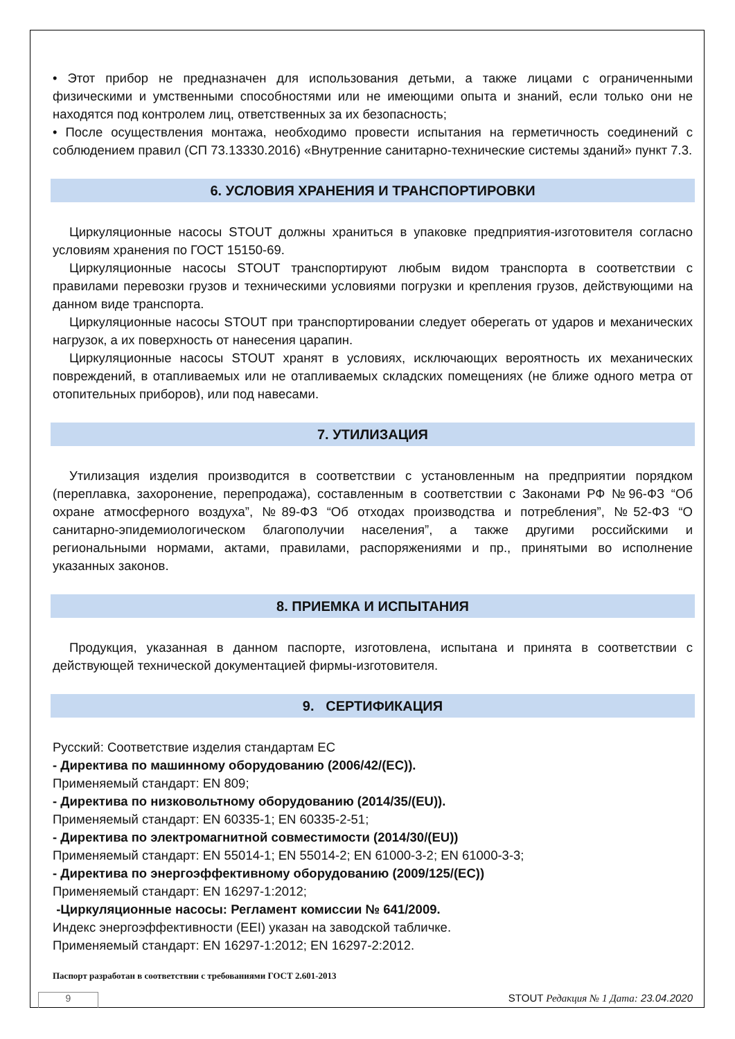• Этот прибор не предназначен для использования детьми, а также лицами с ограниченными физическими и умственными способностями или не имеющими опыта и знаний, если только они не находятся под контролем лиц, ответственных за их безопасность;
• После осуществления монтажа, необходимо провести испытания на герметичность соединений с соблюдением правил (СП 73.13330.2016) «Внутренние санитарно-технические системы зданий» пункт 7.3.
6. УСЛОВИЯ ХРАНЕНИЯ И ТРАНСПОРТИРОВКИ
Циркуляционные насосы STOUT должны храниться в упаковке предприятия-изготовителя согласно условиям хранения по ГОСТ 15150-69.
Циркуляционные насосы STOUT транспортируют любым видом транспорта в соответствии с правилами перевозки грузов и техническими условиями погрузки и крепления грузов, действующими на данном виде транспорта.
Циркуляционные насосы STOUT при транспортировании следует оберегать от ударов и механических нагрузок, а их поверхность от нанесения царапин.
Циркуляционные насосы STOUT хранят в условиях, исключающих вероятность их механических повреждений, в отапливаемых или не отапливаемых складских помещениях (не ближе одного метра от отопительных приборов), или под навесами.
7. УТИЛИЗАЦИЯ
Утилизация изделия производится в соответствии с установленным на предприятии порядком (переплавка, захоронение, перепродажа), составленным в соответствии с Законами РФ №96-ФЗ “Об охране атмосферного воздуха”, №89-ФЗ “Об отходах производства и потребления”, №52-ФЗ “О санитарно-эпидемиологическом благополучии населения”, а также другими российскими и региональными нормами, актами, правилами, распоряжениями и пр., принятыми во исполнение указанных законов.
8. ПРИЕМКА И ИСПЫТАНИЯ
Продукция, указанная в данном паспорте, изготовлена, испытана и принята в соответствии с действующей технической документацией фирмы-изготовителя.
9. СЕРТИФИКАЦИЯ
Русский: Соответствие изделия стандартам ЕС
- Директива по машинному оборудованию (2006/42/(EC)).
Применяемый стандарт: EN 809;
- Директива по низковольтному оборудованию (2014/35/(EU)).
Применяемый стандарт: EN 60335-1; EN 60335-2-51;
- Директива по электромагнитной совместимости (2014/30/(EU))
Применяемый стандарт: EN 55014-1; EN 55014-2; EN 61000-3-2; EN 61000-3-3;
- Директива по энергоэффективному оборудованию (2009/125/(EC))
Применяемый стандарт: EN 16297-1:2012;
-Циркуляционные насосы: Регламент комиссии № 641/2009.
Индекс энергоэффективности (EEI) указан на заводской табличке.
Применяемый стандарт: EN 16297-1:2012; EN 16297-2:2012.
Паспорт разработан в соответствии с требованиями ГОСТ 2.601-2013
STOUT Редакция № 1 Дата: 23.04.2020
9